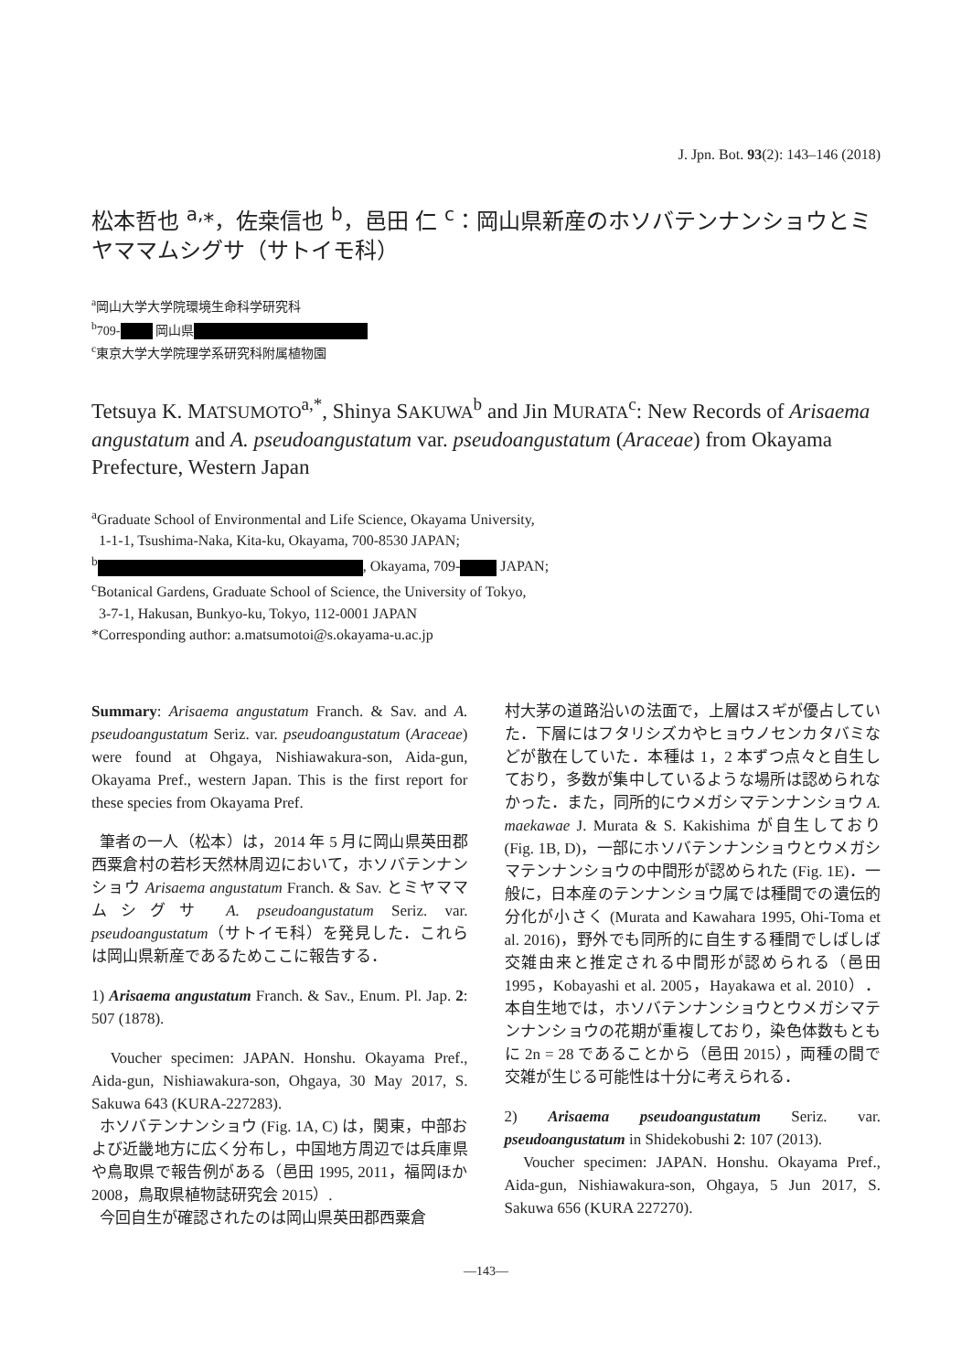J. Jpn. Bot. 93(2): 143–146 (2018)
松本哲也 <sup>a,</sup>*，佐桒信也 <sup>b</sup>，邑田 仁 <sup>c</sup>：岡山県新産のホソバテンナンショウとミヤママムシグサ（サトイモ科）
<sup>a</sup> 岡山大学大学院環境生命科学研究科
<sup>b</sup> 709- 岡山県
<sup>c</sup> 東京大学大学院理学系研究科附属植物園
Tetsuya K. MATSUMOTO<sup>a,*</sup>, Shinya SAKUWA<sup>b</sup> and Jin MURATA<sup>c</sup>: New Records of Arisaema angustatum and A. pseudoangustatum var. pseudoangustatum (Araceae) from Okayama Prefecture, Western Japan
<sup>a</sup> Graduate School of Environmental and Life Science, Okayama University,
1-1-1, Tsushima-Naka, Kita-ku, Okayama, 700-8530 JAPAN;
<sup>b</sup> , Okayama, 709- JAPAN;
<sup>c</sup> Botanical Gardens, Graduate School of Science, the University of Tokyo,
3-7-1, Hakusan, Bunkyo-ku, Tokyo, 112-0001 JAPAN
*Corresponding author: a.matsumotoi@s.okayama-u.ac.jp
Summary: Arisaema angustatum Franch. & Sav. and A. pseudoangustatum Seriz. var. pseudoangustatum (Araceae) were found at Ohgaya, Nishiawakura-son, Aida-gun, Okayama Pref., western Japan. This is the first report for these species from Okayama Pref.
筆者の一人（松本）は，2014 年 5 月に岡山県英田郡西粟倉村の若杉天然林周辺において，ホソバテンナンショウ Arisaema angustatum Franch. & Sav. とミヤママムシグサ A. pseudoangustatum Seriz. var. pseudoangustatum（サトイモ科）を発見した．これらは岡山県新産であるためここに報告する．
1) Arisaema angustatum Franch. & Sav., Enum. Pl. Jap. 2: 507 (1878).
Voucher specimen: JAPAN. Honshu. Okayama Pref., Aida-gun, Nishiawakura-son, Ohgaya, 30 May 2017, S. Sakuwa 643 (KURA-227283).
ホソバテンナンショウ (Fig. 1A, C) は，関東，中部および近畿地方に広く分布し，中国地方周辺では兵庫県や鳥取県で報告例がある（邑田 1995, 2011，福岡ほか 2008，鳥取県植物誌研究会 2015）.
今回自生が確認されたのは岡山県英田郡西粟倉
村大茅の道路沿いの法面で，上層はスギが優占していた．下層にはフタリシズカやヒョウノセンカタバミなどが散在していた．本種は 1，2 本ずつ点々と自生しており，多数が集中しているような場所は認められなかった．また，同所的にウメガシマテンナンショウ A. maekawae J. Murata & S. Kakishima が自生しており (Fig. 1B, D)，一部にホソバテンナンショウとウメガシマテンナンショウの中間形が認められた (Fig. 1E)．一般に，日本産のテンナンショウ属では種間での遺伝的分化が小さく (Murata and Kawahara 1995, Ohi-Toma et al. 2016)，野外でも同所的に自生する種間でしばしば交雑由来と推定される中間形が認められる（邑田 1995，Kobayashi et al. 2005，Hayakawa et al. 2010）．本自生地では，ホソバテンナンショウとウメガシマテンナンショウの花期が重複しており，染色体数もともに 2n = 28 であることから（邑田 2015），両種の間で交雑が生じる可能性は十分に考えられる．
2) Arisaema pseudoangustatum Seriz. var. pseudoangustatum in Shidekobushi 2: 107 (2013).
Voucher specimen: JAPAN. Honshu. Okayama Pref., Aida-gun, Nishiawakura-son, Ohgaya, 5 Jun 2017, S. Sakuwa 656 (KURA 227270).
—143—